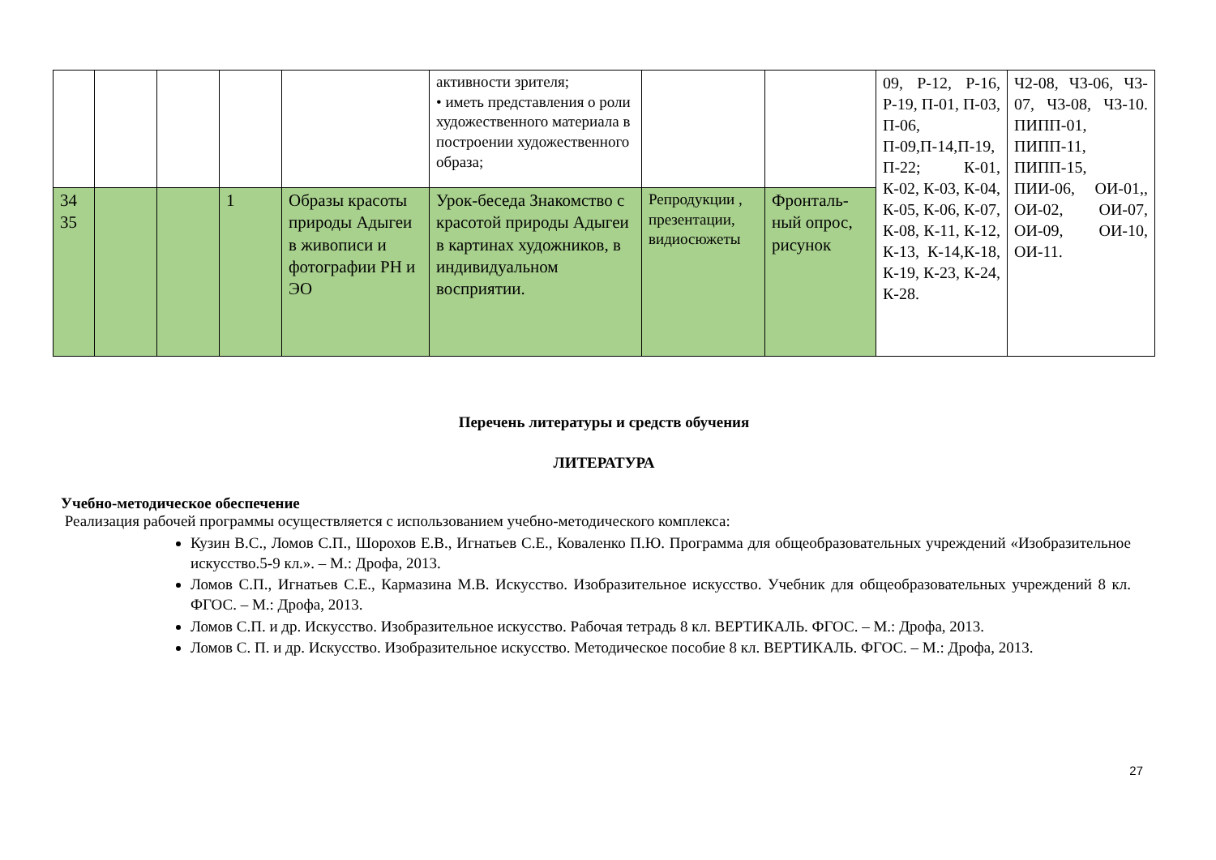| | | | | | активности зрителя; • иметь представления о роли художественного материала в построении художественного образа; | | | 09, Р-12, Р-16, Р-19, П-01, П-03, П-06, П-09,П-14,П-19, П-22; К-01, К-02, К-03, К-04, К-05, К-06, К-07, К-08, К-11, К-12, К-13, К-14,К-18, К-19, К-23, К-24, К-28. | Ч2-08, Ч3-06, Ч3-07, Ч3-08, Ч3-10. ПИПП-01, ПИПП-11, ПИПП-15, ПИИ-06, ОИ-01,, ОИ-02, ОИ-07, ОИ-09, ОИ-10, ОИ-11. |
| 34 35 | | | 1 | Образы красоты природы Адыгеи в живописи и фотографии РН и ЭО | Урок-беседа Знакомство с красотой природы Адыгеи в картинах художников, в индивидуальном восприятии. | Репродукции , презентации, видиосюжеты | Фронталь-ный опрос, рисунок | | |
Перечень литературы и средств обучения
ЛИТЕРАТУРА
Учебно-методическое обеспечение
Реализация рабочей программы осуществляется с использованием учебно-методического комплекса:
Кузин В.С., Ломов С.П., Шорохов Е.В., Игнатьев С.Е., Коваленко П.Ю. Программа для общеобразовательных учреждений «Изобразительное искусство.5-9 кл.». – М.: Дрофа, 2013.
Ломов С.П., Игнатьев С.Е., Кармазина М.В. Искусство. Изобразительное искусство. Учебник для общеобразовательных учреждений 8 кл. ФГОС. – М.: Дрофа, 2013.
Ломов С.П. и др. Искусство. Изобразительное искусство. Рабочая тетрадь 8 кл. ВЕРТИКАЛЬ. ФГОС. – М.: Дрофа, 2013.
Ломов С. П. и др. Искусство. Изобразительное искусство. Методическое пособие 8 кл. ВЕРТИКАЛЬ. ФГОС. – М.: Дрофа, 2013.
27